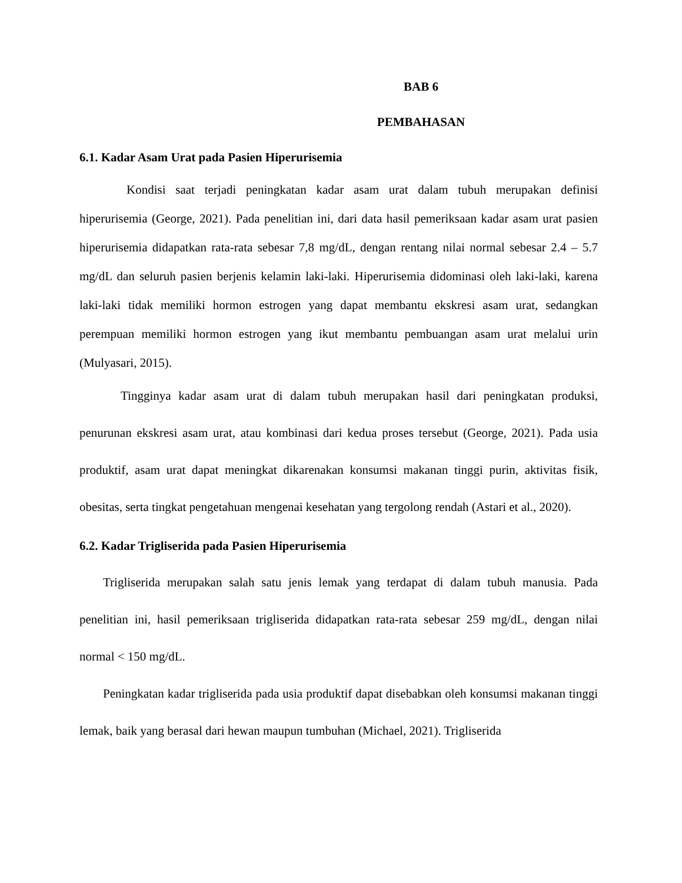BAB 6
PEMBAHASAN
6.1. Kadar Asam Urat pada Pasien Hiperurisemia
Kondisi saat terjadi peningkatan kadar asam urat dalam tubuh merupakan definisi hiperurisemia (George, 2021). Pada penelitian ini, dari data hasil pemeriksaan kadar asam urat pasien hiperurisemia didapatkan rata-rata sebesar 7,8 mg/dL, dengan rentang nilai normal sebesar 2.4 – 5.7 mg/dL dan seluruh pasien berjenis kelamin laki-laki. Hiperurisemia didominasi oleh laki-laki, karena laki-laki tidak memiliki hormon estrogen yang dapat membantu ekskresi asam urat, sedangkan perempuan memiliki hormon estrogen yang ikut membantu pembuangan asam urat melalui urin (Mulyasari, 2015).
Tingginya kadar asam urat di dalam tubuh merupakan hasil dari peningkatan produksi, penurunan ekskresi asam urat, atau kombinasi dari kedua proses tersebut (George, 2021). Pada usia produktif, asam urat dapat meningkat dikarenakan konsumsi makanan tinggi purin, aktivitas fisik, obesitas, serta tingkat pengetahuan mengenai kesehatan yang tergolong rendah (Astari et al., 2020).
6.2. Kadar Trigliserida pada Pasien Hiperurisemia
Trigliserida merupakan salah satu jenis lemak yang terdapat di dalam tubuh manusia. Pada penelitian ini, hasil pemeriksaan trigliserida didapatkan rata-rata sebesar 259 mg/dL, dengan nilai normal < 150 mg/dL.
Peningkatan kadar trigliserida pada usia produktif dapat disebabkan oleh konsumsi makanan tinggi lemak, baik yang berasal dari hewan maupun tumbuhan (Michael, 2021). Trigliserida